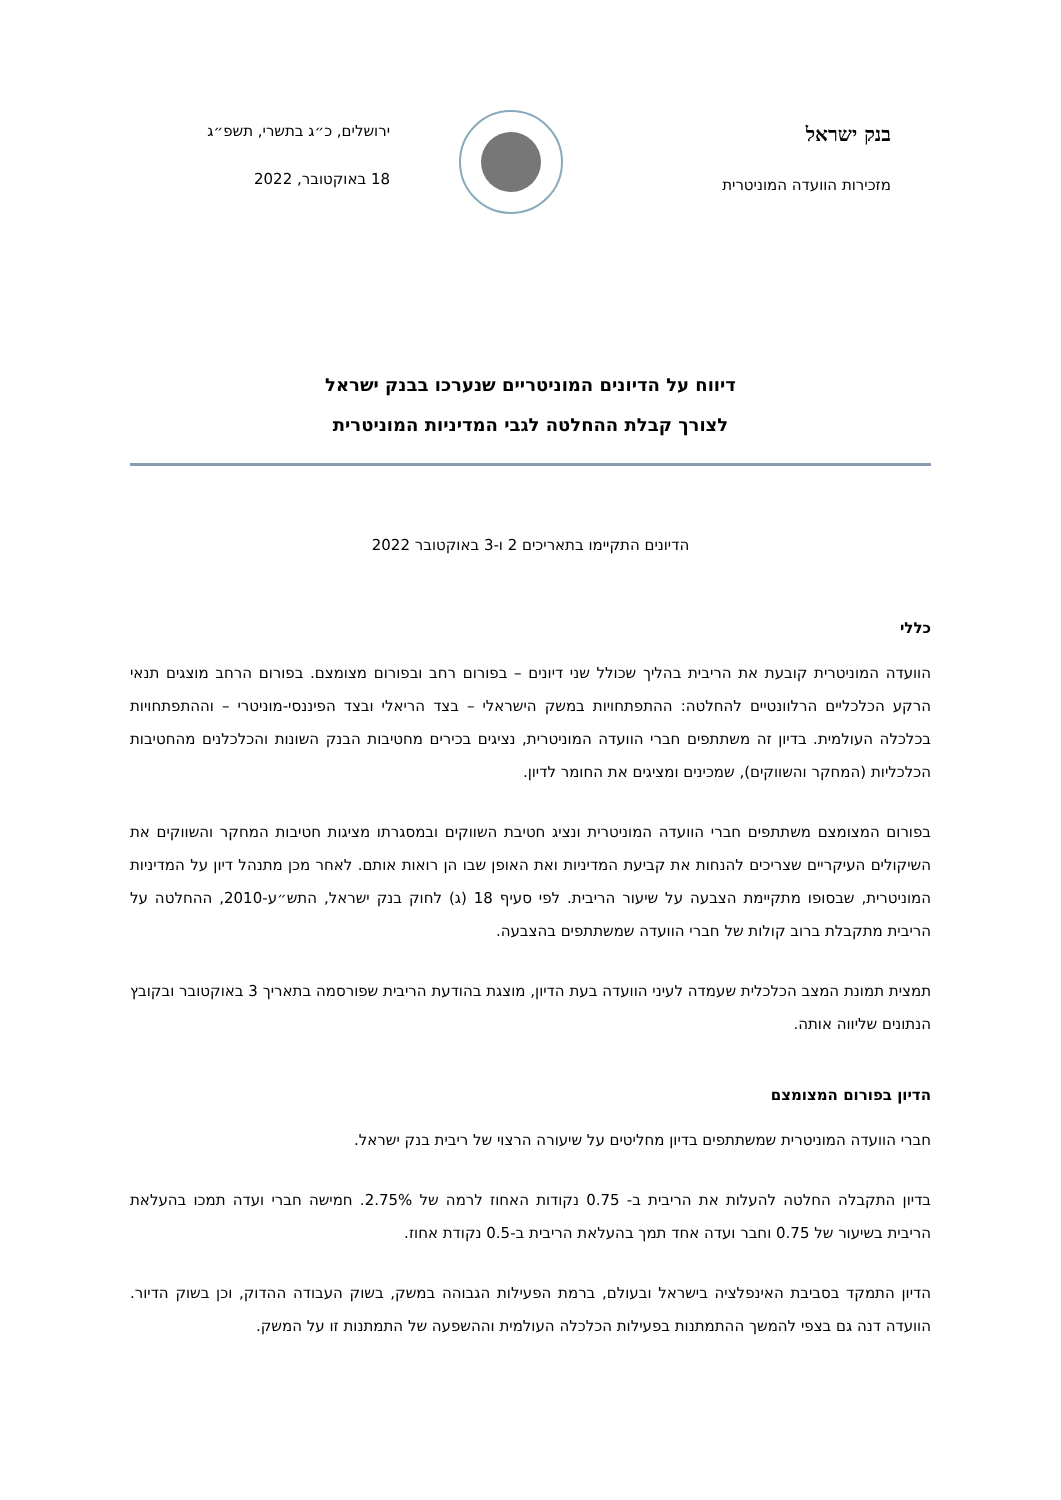בנק ישראל
מזכירות הוועדה המוניטרית
ירושלים, כ״ג בתשרי, תשפ״ג
18 באוקטובר, 2022
דיווח על הדיונים המוניטריים שנערכו בבנק ישראל
לצורך קבלת ההחלטה לגבי המדיניות המוניטרית
הדיונים התקיימו בתאריכים 2 ו-3 באוקטובר 2022
כללי
הוועדה המוניטרית קובעת את הריבית בהליך שכולל שני דיונים – בפורום רחב ובפורום מצומצם. בפורום הרחב מוצגים תנאי הרקע הכלכליים הרלוונטיים להחלטה: ההתפתחויות במשק הישראלי – בצד הריאלי ובצד הפיננסי-מוניטרי – וההתפתחויות בכלכלה העולמית. בדיון זה משתתפים חברי הוועדה המוניטרית, נציגים בכירים מחטיבות הבנק השונות והכלכלנים מהחטיבות הכלכליות (המחקר והשווקים), שמכינים ומציגים את החומר לדיון.
בפורום המצומצם משתתפים חברי הוועדה המוניטרית ונציג חטיבת השווקים ובמסגרתו מציגות חטיבות המחקר והשווקים את השיקולים העיקריים שצריכים להנחות את קביעת המדיניות ואת האופן שבו הן רואות אותם. לאחר מכן מתנהל דיון על המדיניות המוניטרית, שבסופו מתקיימת הצבעה על שיעור הריבית. לפי סעיף 18 (ג) לחוק בנק ישראל, התש״ע-2010, ההחלטה על הריבית מתקבלת ברוב קולות של חברי הוועדה שמשתתפים בהצבעה.
תמצית תמונת המצב הכלכלית שעמדה לעיני הוועדה בעת הדיון, מוצגת בהודעת הריבית שפורסמה בתאריך 3 באוקטובר ובקובץ הנתונים שליווה אותה.
הדיון בפורום המצומצם
חברי הוועדה המוניטרית שמשתתפים בדיון מחליטים על שיעורה הרצוי של ריבית בנק ישראל.
בדיון התקבלה החלטה להעלות את הריבית ב- 0.75 נקודות האחוז לרמה של 2.75%. חמישה חברי ועדה תמכו בהעלאת הריבית בשיעור של 0.75 וחבר ועדה אחד תמך בהעלאת הריבית ב-0.5 נקודת אחוז.
הדיון התמקד בסביבת האינפלציה בישראל ובעולם, ברמת הפעילות הגבוהה במשק, בשוק העבודה ההדוק, וכן בשוק הדיור. הוועדה דנה גם בצפי להמשך ההתמתנות בפעילות הכלכלה העולמית וההשפעה של התמתנות זו על המשק.